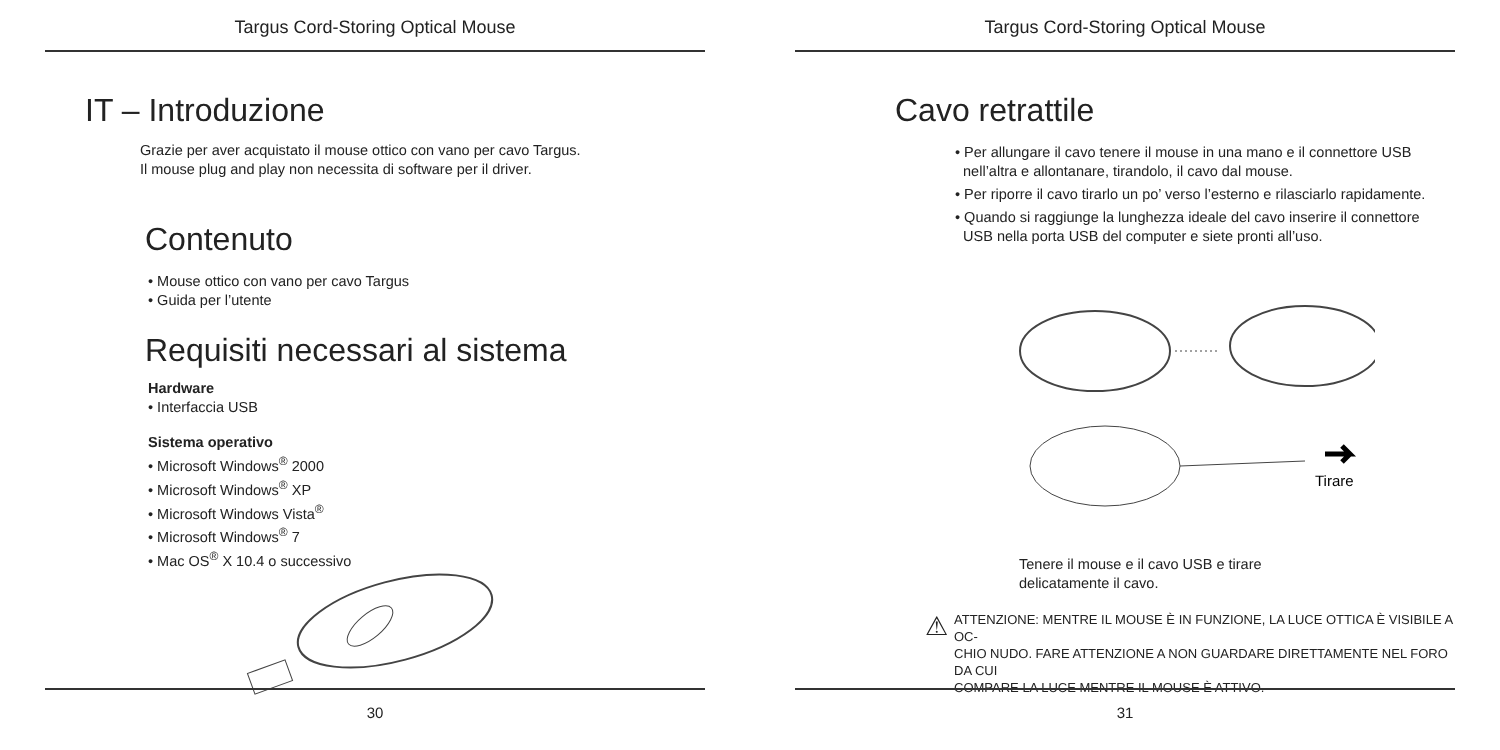Targus Cord-Storing Optical Mouse
IT – Introduzione
Grazie per aver acquistato il mouse ottico con vano per cavo Targus.
Il mouse plug and play non necessita di software per il driver.
Contenuto
• Mouse ottico con vano per cavo Targus
• Guida per l’utente
Requisiti necessari al sistema
Hardware
• Interfaccia USB
Sistema operativo
• Microsoft Windows<sup>®</sup> 2000
• Microsoft Windows<sup>®</sup> XP
• Microsoft Windows Vista<sup>®</sup>
• Microsoft Windows<sup>®</sup> 7
• Mac OS<sup>®</sup> X 10.4 o successivo
30
Targus Cord-Storing Optical Mouse
Cavo retrattile
• Per allungare il cavo tenere il mouse in una mano e il connettore USB
nell’altra e allontanare, tirandolo, il cavo dal mouse.
• Per riporre il cavo tirarlo un po’ verso l’esterno e rilasciarlo rapidamente.
• Quando si raggiunge la lunghezza ideale del cavo inserire il connettore
USB nella porta USB del computer e siete pronti all’uso.
Tirare
Tenere il mouse e il cavo USB e tirare
delicatamente il cavo.
⚠
ATTENZIONE: MENTRE IL MOUSE È IN FUNZIONE, LA LUCE OTTICA È VISIBILE A OC-
CHIO NUDO. FARE ATTENZIONE A NON GUARDARE DIRETTAMENTE NEL FORO DA CUI
COMPARE LA LUCE MENTRE IL MOUSE È ATTIVO.
31